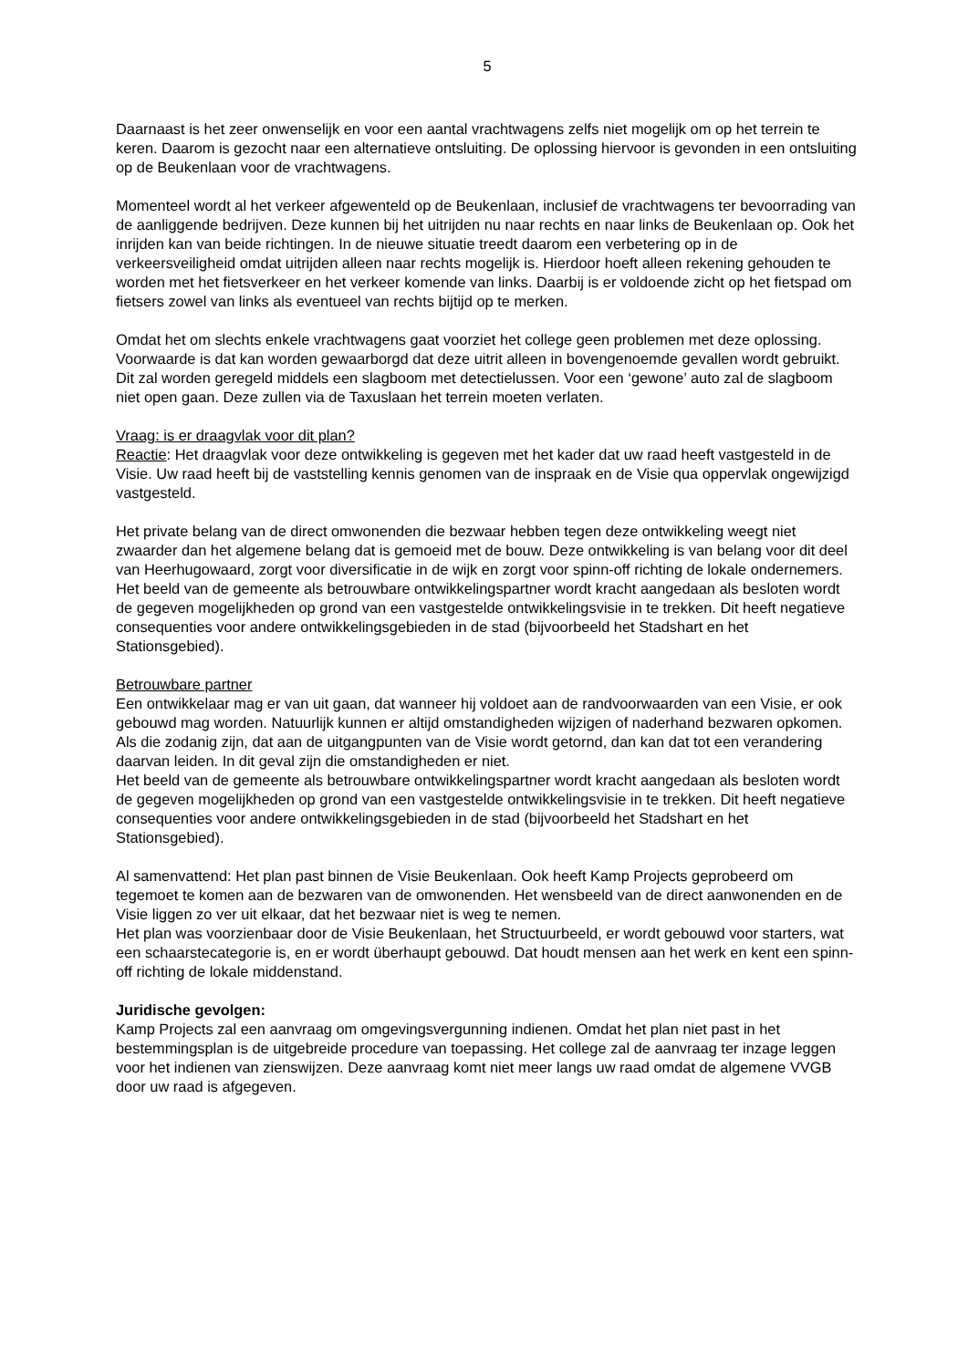5
Daarnaast is het zeer onwenselijk en voor een aantal vrachtwagens zelfs niet mogelijk om op het terrein te keren. Daarom is gezocht naar een alternatieve ontsluiting. De oplossing hiervoor is gevonden in een ontsluiting op de Beukenlaan voor de vrachtwagens.
Momenteel wordt al het verkeer afgewenteld op de Beukenlaan, inclusief de vrachtwagens ter bevoorrading van de aanliggende bedrijven. Deze kunnen bij het uitrijden nu naar rechts en naar links de Beukenlaan op. Ook het inrijden kan van beide richtingen. In de nieuwe situatie treedt daarom een verbetering op in de verkeersveiligheid omdat uitrijden alleen naar rechts mogelijk is. Hierdoor hoeft alleen rekening gehouden te worden met het fietsverkeer en het verkeer komende van links. Daarbij is er voldoende zicht op het fietspad om fietsers zowel van links als eventueel van rechts bijtijd op te merken.
Omdat het om slechts enkele vrachtwagens gaat voorziet het college geen problemen met deze oplossing. Voorwaarde is dat kan worden gewaarborgd dat deze uitrit alleen in bovengenoemde gevallen wordt gebruikt. Dit zal worden geregeld middels een slagboom met detectielussen. Voor een ‘gewone’ auto zal de slagboom niet open gaan. Deze zullen via de Taxuslaan het terrein moeten verlaten.
Vraag: is er draagvlak voor dit plan?
Reactie: Het draagvlak voor deze ontwikkeling is gegeven met het kader dat uw raad heeft vastgesteld in de Visie. Uw raad heeft bij de vaststelling kennis genomen van de inspraak en de Visie qua oppervlak ongewijzigd vastgesteld.
Het private belang van de direct omwonenden die bezwaar hebben tegen deze ontwikkeling weegt niet zwaarder dan het algemene belang dat is gemoeid met de bouw. Deze ontwikkeling is van belang voor dit deel van Heerhugowaard, zorgt voor diversificatie in de wijk en zorgt voor spinn-off richting de lokale ondernemers.
Het beeld van de gemeente als betrouwbare ontwikkelingspartner wordt kracht aangedaan als besloten wordt de gegeven mogelijkheden op grond van een vastgestelde ontwikkelingsvisie in te trekken. Dit heeft negatieve consequenties voor andere ontwikkelingsgebieden in de stad (bijvoorbeeld het Stadshart en het Stationsgebied).
Betrouwbare partner
Een ontwikkelaar mag er van uit gaan, dat wanneer hij voldoet aan de randvoorwaarden van een Visie, er ook gebouwd mag worden. Natuurlijk kunnen er altijd omstandigheden wijzigen of naderhand bezwaren opkomen. Als die zodanig zijn, dat aan de uitgangpunten van de Visie wordt getornd, dan kan dat tot een verandering daarvan leiden. In dit geval zijn die omstandigheden er niet.
Het beeld van de gemeente als betrouwbare ontwikkelingspartner wordt kracht aangedaan als besloten wordt de gegeven mogelijkheden op grond van een vastgestelde ontwikkelingsvisie in te trekken. Dit heeft negatieve consequenties voor andere ontwikkelingsgebieden in de stad (bijvoorbeeld het Stadshart en het Stationsgebied).
Al samenvattend: Het plan past binnen de Visie Beukenlaan. Ook heeft Kamp Projects geprobeerd om tegemoet te komen aan de bezwaren van de omwonenden. Het wensbeeld van de direct aanwonenden en de Visie liggen zo ver uit elkaar, dat het bezwaar niet is weg te nemen.
Het plan was voorzienbaar door de Visie Beukenlaan, het Structuurbeeld, er wordt gebouwd voor starters, wat een schaarstecategorie is, en er wordt überhaupt gebouwd. Dat houdt mensen aan het werk en kent een spinn-off richting de lokale middenstand.
Juridische gevolgen:
Kamp Projects zal een aanvraag om omgevingsvergunning indienen. Omdat het plan niet past in het bestemmingsplan is de uitgebreide procedure van toepassing. Het college zal de aanvraag ter inzage leggen voor het indienen van zienswijzen. Deze aanvraag komt niet meer langs uw raad omdat de algemene VVGB door uw raad is afgegeven.